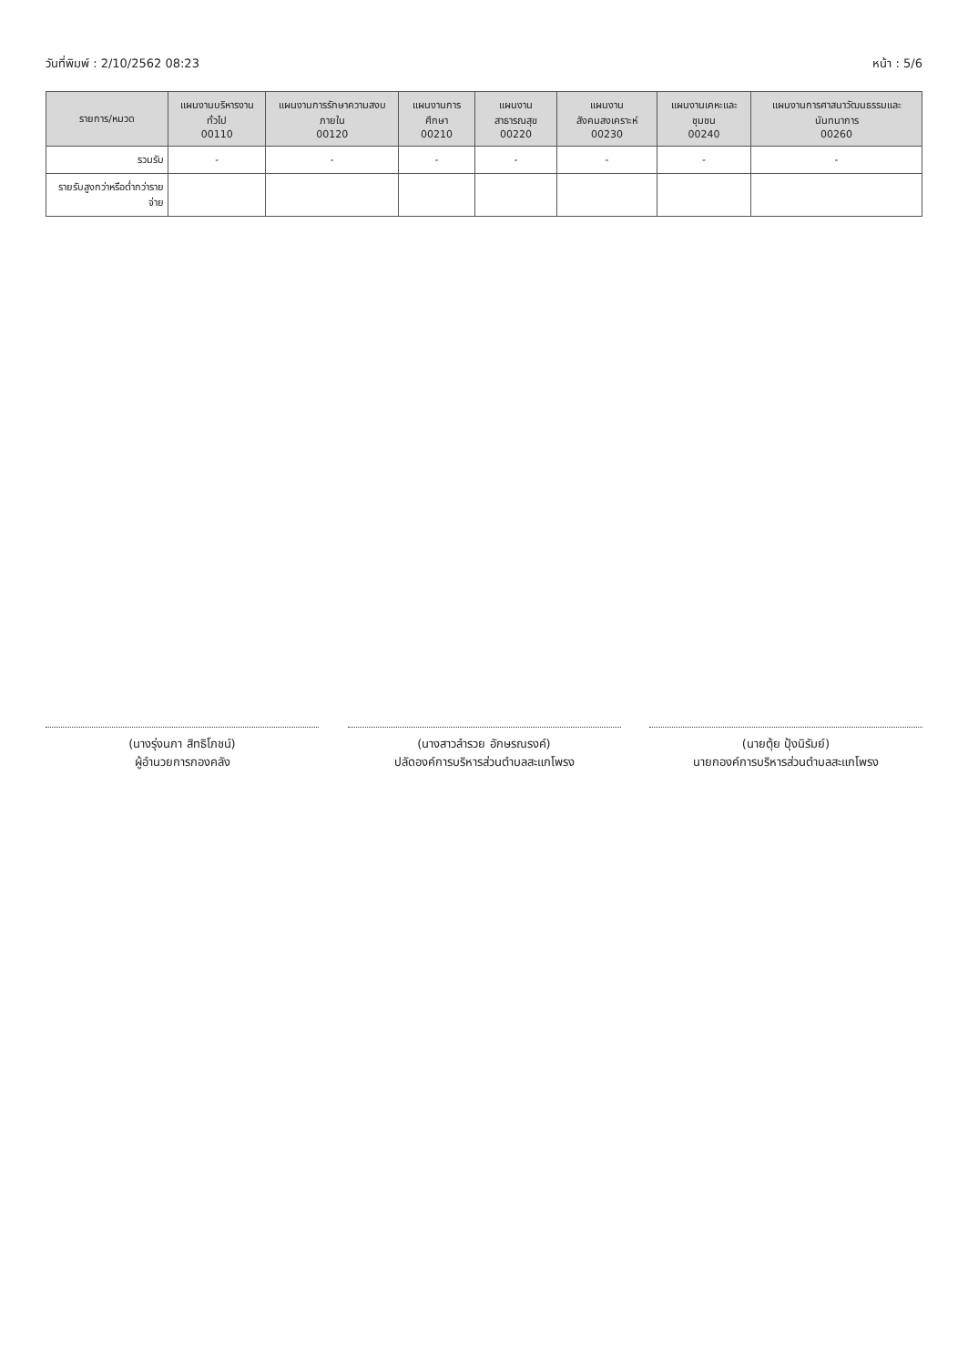วันที่พิมพ์ : 2/10/2562 08:23 หน้า : 5/6
| รายการ/หมวด | แผนงานบริหารงานทั่วไป 00110 | แผนงานการรักษาความสงบภายใน 00120 | แผนงานการศึกษา 00210 | แผนงานสาธารณสุข 00220 | แผนงานสังคมสงเคราะห์ 00230 | แผนงานเคหะและชุมชน 00240 | แผนงานการศาสนาวัฒนธรรมและนันทนาการ 00260 |
| --- | --- | --- | --- | --- | --- | --- | --- |
| รวมรับ | - | - | - | - | - | - | - |
| รายรับสูงกว่าหรือต่ำกว่ารายจ่าย | | | | | | | |
(นางรุ่งนภา สิทธิโภชน์)
ผู้อำนวยการกองคลัง
(นางสาวลำรวย อักษรณรงค์)
ปลัดองค์การบริหารส่วนตำบลสะแกโพรง
(นายตุ้ย ปุ้งนิรัมย์)
นายกองค์การบริหารส่วนตำบลสะแกโพรง